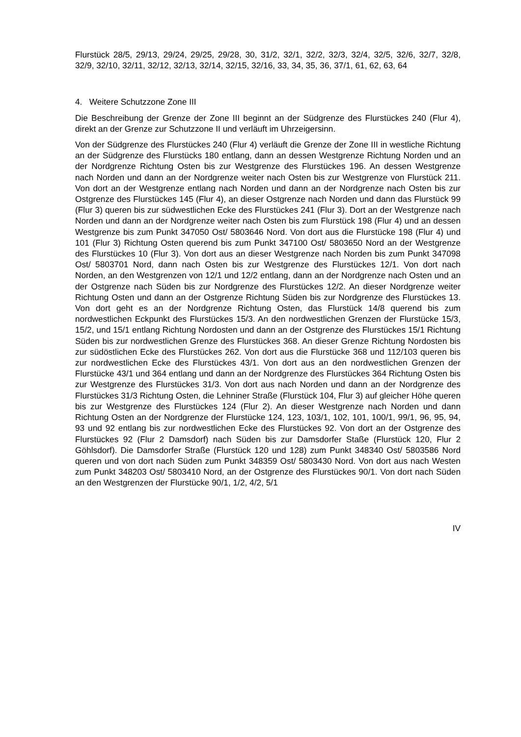Flurstück 28/5, 29/13, 29/24, 29/25, 29/28, 30, 31/2, 32/1, 32/2, 32/3, 32/4, 32/5, 32/6, 32/7, 32/8, 32/9, 32/10, 32/11, 32/12, 32/13, 32/14, 32/15, 32/16, 33, 34, 35, 36, 37/1, 61, 62, 63, 64
4. Weitere Schutzzone Zone III
Die Beschreibung der Grenze der Zone III beginnt an der Südgrenze des Flurstü­ckes 240 (Flur 4), direkt an der Grenze zur Schutzzone II und verläuft im Uhrzei­gersinn.
Von der Südgrenze des Flurstückes 240 (Flur 4) verläuft die Grenze der Zone III in westliche Richtung an der Südgrenze des Flurstücks 180 entlang, dann an dessen Westgrenze Richtung Norden und an der Nordgrenze Richtung Osten bis zur Westgrenze des Flurstückes 196. An dessen Westgrenze nach Norden und dann an der Nordgrenze weiter nach Osten bis zur Westgrenze von Flurstück 211. Von dort an der Westgrenze entlang nach Norden und dann an der Nordgrenze nach Osten bis zur Ostgrenze des Flurstückes 145 (Flur 4), an dieser Ostgrenze nach Norden und dann das Flurstück 99 (Flur 3) queren bis zur südwestlichen Ecke des Flurstückes 241 (Flur 3). Dort an der Westgrenze nach Norden und dann an der Nordgrenze weiter nach Osten bis zum Flurstück 198 (Flur 4) und an dessen Westgrenze bis zum Punkt 347050 Ost/ 5803646 Nord. Von dort aus die Flurstü­cke 198 (Flur 4) und 101 (Flur 3) Richtung Osten querend bis zum Punkt 347100 Ost/ 5803650 Nord an der Westgrenze des Flurstückes 10 (Flur 3). Von dort aus an dieser Westgrenze nach Norden bis zum Punkt 347098 Ost/ 5803701 Nord, dann nach Osten bis zur Westgrenze des Flurstückes 12/1. Von dort nach Norden, an den Westgrenzen von 12/1 und 12/2 entlang, dann an der Nordgrenze nach Osten und an der Ostgrenze nach Süden bis zur Nordgrenze des Flurstückes 12/2. An dieser Nordgrenze weiter Richtung Osten und dann an der Ostgrenze Richtung Süden bis zur Nordgrenze des Flurstückes 13. Von dort geht es an der Nordgrenze Richtung Osten, das Flurstück 14/8 querend bis zum nordwestlichen Eckpunkt des Flurstückes 15/3. An den nordwestlichen Grenzen der Flurstücke 15/3, 15/2, und 15/1 entlang Richtung Nordosten und dann an der Ostgrenze des Flurstückes 15/1 Richtung Süden bis zur nordwestlichen Grenze des Flurstückes 368. An dieser Grenze Richtung Nordosten bis zur südöstlichen Ecke des Flurstü­ckes 262. Von dort aus die Flurstücke 368 und 112/103 queren bis zur nordwestli­chen Ecke des Flurstückes 43/1. Von dort aus an den nordwestlichen Grenzen der Flurstücke 43/1 und 364 entlang und dann an der Nordgrenze des Flurstückes 364 Richtung Osten bis zur Westgrenze des Flurstückes 31/3. Von dort aus nach Nor­den und dann an der Nordgrenze des Flurstückes 31/3 Richtung Osten, die Lehni­ner Straße (Flurstück 104, Flur 3) auf gleicher Höhe queren bis zur Westgrenze des Flurstückes 124 (Flur 2). An dieser Westgrenze nach Norden und dann Rich­tung Osten an der Nordgrenze der Flurstücke 124, 123, 103/1, 102, 101, 100/1, 99/1, 96, 95, 94, 93 und 92 entlang bis zur nordwestlichen Ecke des Flurstückes 92. Von dort an der Ostgrenze des Flurstückes 92 (Flur 2 Damsdorf) nach Süden bis zur Damsdorfer Staße (Flurstück 120, Flur 2 Göhlsdorf). Die Damsdorfer Stra­ße (Flurstück 120 und 128) zum Punkt 348340 Ost/ 5803586 Nord queren und von dort nach Süden zum Punkt 348359 Ost/ 5803430 Nord. Von dort aus nach Wes­ten zum Punkt 348203 Ost/ 5803410 Nord, an der Ostgrenze des Flurstückes 90/1. Von dort nach Süden an den Westgrenzen der Flurstücke 90/1, 1/2, 4/2, 5/1
IV